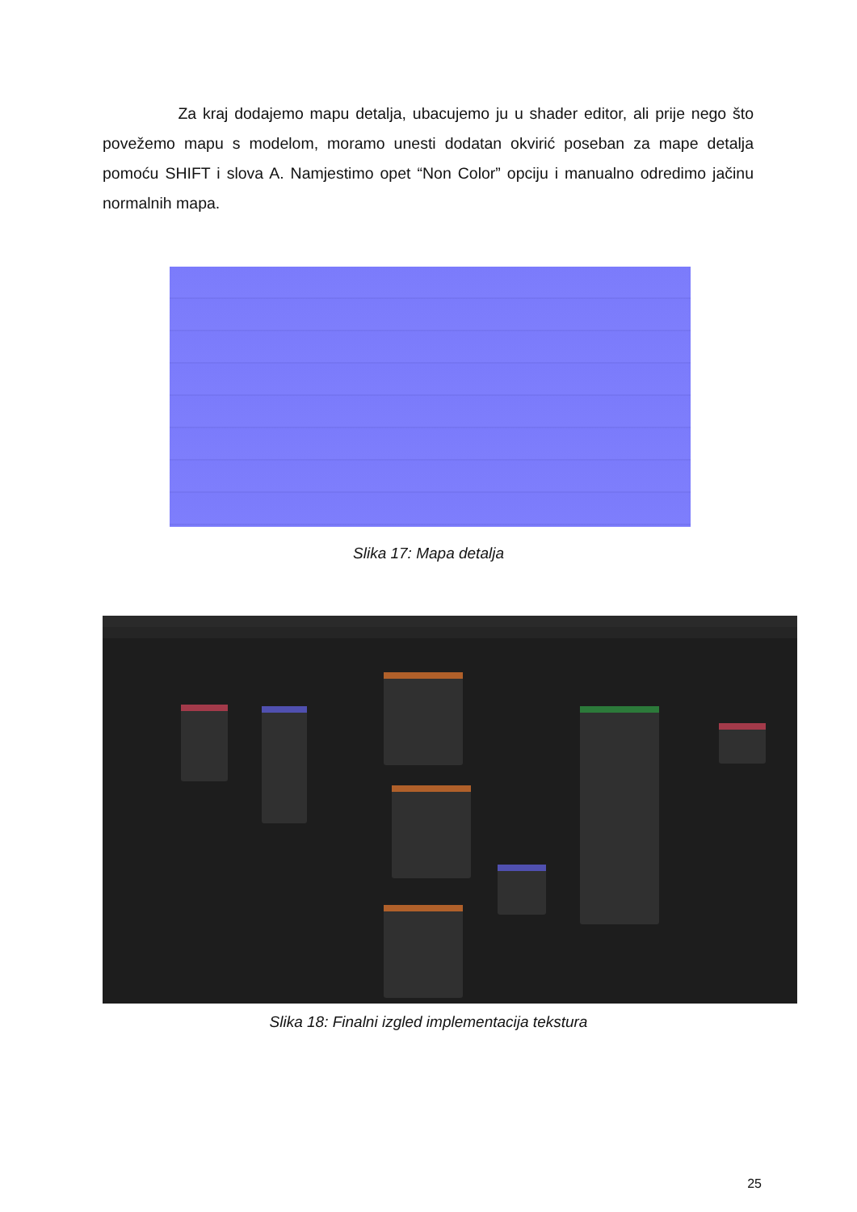Za kraj dodajemo mapu detalja, ubacujemo ju u shader editor, ali prije nego što povežemo mapu s modelom, moramo unesti dodatan okvirić poseban za mape detalja pomoću SHIFT i slova A. Namjestimo opet “Non Color” opciju i manualno odredimo jačinu normalnih mapa.
Slika 17: Mapa detalja
Slika 18: Finalni izgled implementacija tekstura
25